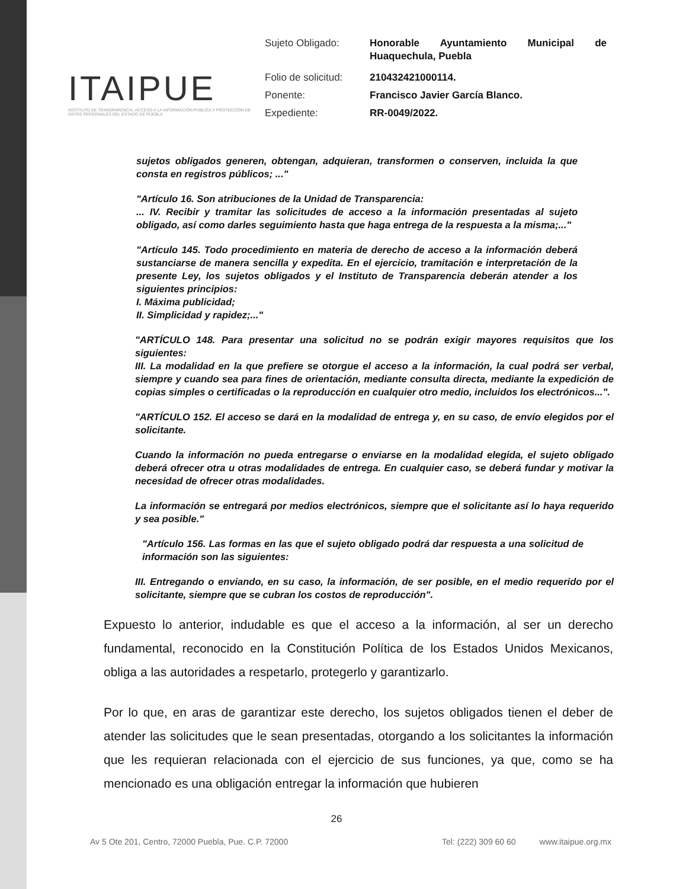ITAIPUE
INSTITUTO DE TRANSPARENCIA, ACCESO A LA INFORMACIÓN PÚBLICA Y PROTECCIÓN DE DATOS PERSONALES DEL ESTADO DE PUEBLA
| Sujeto Obligado: | Honorable Ayuntamiento Municipal de Huaquechula, Puebla |
| Folio de solicitud: | 210432421000114. |
| Ponente: | Francisco Javier García Blanco. |
| Expediente: | RR-0049/2022. |
sujetos obligados generen, obtengan, adquieran, transformen o conserven, incluida la que consta en registros públicos; ..."
"Artículo 16. Son atribuciones de la Unidad de Transparencia:
... IV. Recibir y tramitar las solicitudes de acceso a la información presentadas al sujeto obligado, así como darles seguimiento hasta que haga entrega de la respuesta a la misma;..."
"Artículo 145. Todo procedimiento en materia de derecho de acceso a la información deberá sustanciarse de manera sencilla y expedita. En el ejercicio, tramitación e interpretación de la presente Ley, los sujetos obligados y el Instituto de Transparencia deberán atender a los siguientes principios:
I. Máxima publicidad;
II. Simplicidad y rapidez;..."
"ARTÍCULO 148. Para presentar una solicitud no se podrán exigir mayores requisitos que los siguientes:
III. La modalidad en la que prefiere se otorgue el acceso a la información, la cual podrá ser verbal, siempre y cuando sea para fines de orientación, mediante consulta directa, mediante la expedición de copias simples o certificadas o la reproducción en cualquier otro medio, incluidos los electrónicos...".
"ARTÍCULO 152. El acceso se dará en la modalidad de entrega y, en su caso, de envío elegidos por el solicitante.
Cuando la información no pueda entregarse o enviarse en la modalidad elegida, el sujeto obligado deberá ofrecer otra u otras modalidades de entrega. En cualquier caso, se deberá fundar y motivar la necesidad de ofrecer otras modalidades.
La información se entregará por medios electrónicos, siempre que el solicitante así lo haya requerido y sea posible."
"Artículo 156. Las formas en las que el sujeto obligado podrá dar respuesta a una solicitud de información son las siguientes:
III. Entregando o enviando, en su caso, la información, de ser posible, en el medio requerido por el solicitante, siempre que se cubran los costos de reproducción".
Expuesto lo anterior, indudable es que el acceso a la información, al ser un derecho fundamental, reconocido en la Constitución Política de los Estados Unidos Mexicanos, obliga a las autoridades a respetarlo, protegerlo y garantizarlo.
Por lo que, en aras de garantizar este derecho, los sujetos obligados tienen el deber de atender las solicitudes que le sean presentadas, otorgando a los solicitantes la información que les requieran relacionada con el ejercicio de sus funciones, ya que, como se ha mencionado es una obligación entregar la información que hubieren
26
Av 5 Ote 201, Centro, 72000 Puebla, Pue. C.P. 72000 Tel: (222) 309 60 60 www.itaipue.org.mx